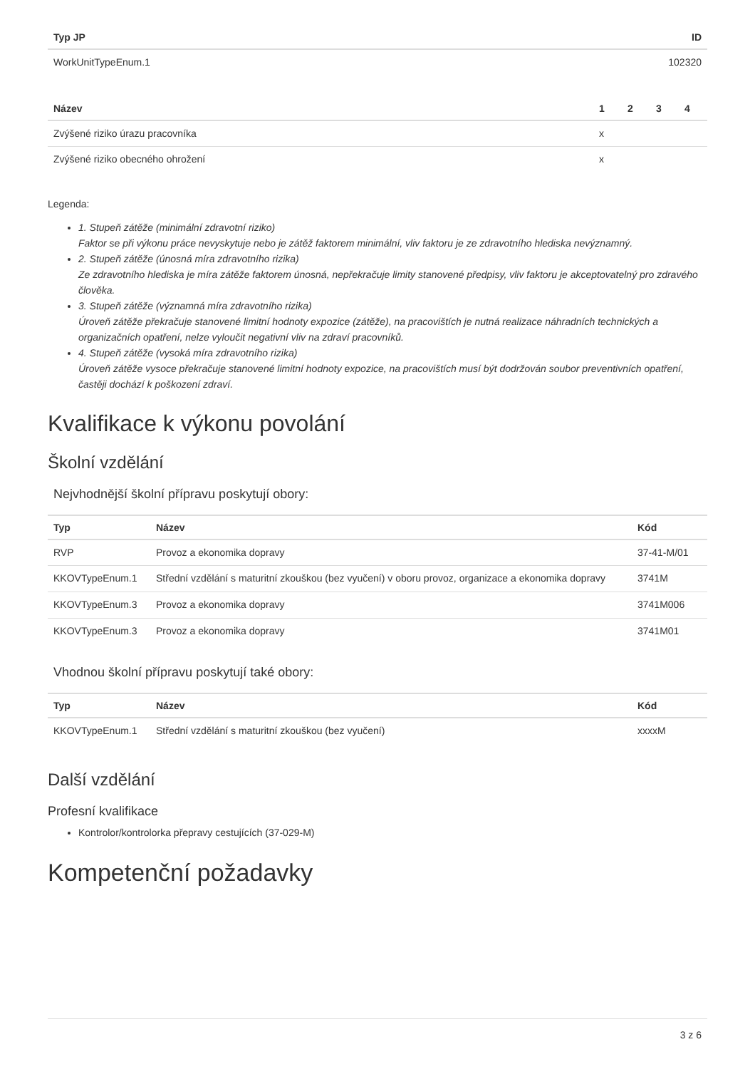| Typ JP | ID |
| --- | --- |
| WorkUnitTypeEnum.1 | 102320 |
| Název | 1 | 2 | 3 | 4 |
| --- | --- | --- | --- | --- |
| Zvýšené riziko úrazu pracovníka | x | | | |
| Zvýšené riziko obecného ohrožení | x | | | |
Legenda:
1. Stupeň zátěže (minimální zdravotní riziko)
Faktor se při výkonu práce nevyskytuje nebo je zátěž faktorem minimální, vliv faktoru je ze zdravotního hlediska nevýznamný.
2. Stupeň zátěže (únosná míra zdravotního rizika)
Ze zdravotního hlediska je míra zátěže faktorem únosná, nepřekračuje limity stanovené předpisy, vliv faktoru je akceptovatelný pro zdravého člověka.
3. Stupeň zátěže (významná míra zdravotního rizika)
Úroveň zátěže překračuje stanovené limitní hodnoty expozice (zátěže), na pracovištích je nutná realizace náhradních technických a organizačních opatření, nelze vyloučit negativní vliv na zdraví pracovníků.
4. Stupeň zátěže (vysoká míra zdravotního rizika)
Úroveň zátěže vysoce překračuje stanovené limitní hodnoty expozice, na pracovištích musí být dodržován soubor preventivních opatření, častěji dochází k poškození zdraví.
Kvalifikace k výkonu povolání
Školní vzdělání
Nejvhodnější školní přípravu poskytují obory:
| Typ | Název | Kód |
| --- | --- | --- |
| RVP | Provoz a ekonomika dopravy | 37-41-M/01 |
| KKOVTypeEnum.1 | Střední vzdělání s maturitní zkouškou (bez vyučení) v oboru provoz, organizace a ekonomika dopravy | 3741M |
| KKOVTypeEnum.3 | Provoz a ekonomika dopravy | 3741M006 |
| KKOVTypeEnum.3 | Provoz a ekonomika dopravy | 3741M01 |
Vhodnou školní přípravu poskytují také obory:
| Typ | Název | Kód |
| --- | --- | --- |
| KKOVTypeEnum.1 | Střední vzdělání s maturitní zkouškou (bez vyučení) | xxxxM |
Další vzdělání
Profesní kvalifikace
Kontrolor/kontrolorka přepravy cestujících (37-029-M)
Kompetenční požadavky
3 z 6